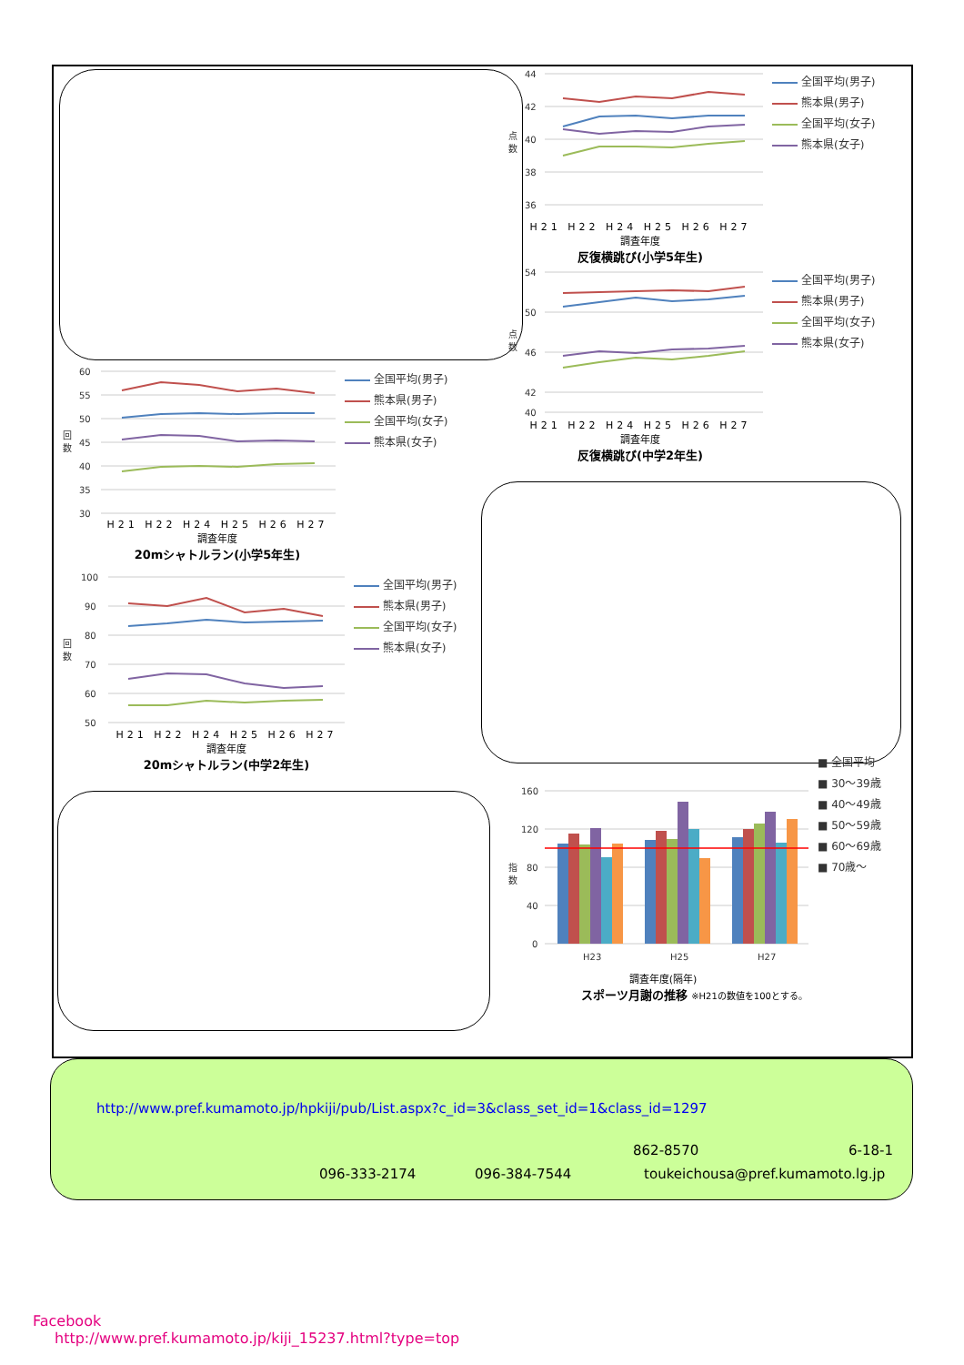回
数
60
55
50
45
40
35
30
全国平均(男子)
熊本県(男子)
全国平均(女子)
熊本県(女子)
H21 H22 H24 H25 H26 H27
調査年度
20mシャトルラン(小学5年生)
回
数
100
90
80
70
60
50
全国平均(男子)
熊本県(男子)
全国平均(女子)
熊本県(女子)
H21 H22 H24 H25 H26 H27
調査年度
20mシャトルラン(中学2年生)
点
数
44
42
40
38
36
全国平均(男子)
熊本県(男子)
全国平均(女子)
熊本県(女子)
H21 H22 H24 H25 H26 H27
調査年度
反復横跳び(小学5年生)
点
数
54
50
46
42
40
全国平均(男子)
熊本県(男子)
全国平均(女子)
熊本県(女子)
H21 H22 H24 H25 H26 H27
調査年度
反復横跳び(中学2年生)
指
数
160
120
80
40
0
H23
H25
H27
■ 全国平均
■ 30～39歳
■ 40～49歳
■ 50～59歳
■ 60～69歳
■ 70歳～
調査年度(隔年)
スポーツ月謝の推移 ※H21の数値を100とする。
http://www.pref.kumamoto.jp/hpkiji/pub/List.aspx?c_id=3&class_set_id=1&class_id=1297
862-8570 6-18-1
096-333-2174 096-384-7544 toukeichousa@pref.kumamoto.lg.jp
Facebook
http://www.pref.kumamoto.jp/kiji_15237.html?type=top